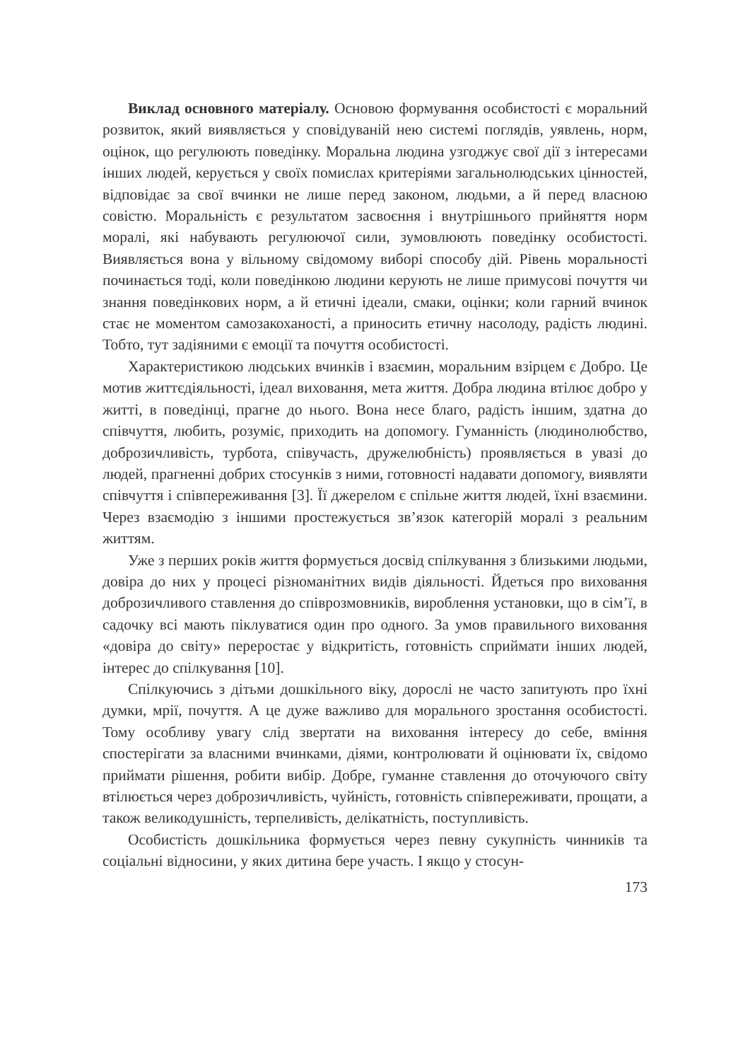Виклад основного матеріалу. Основою формування особистості є моральний розвиток, який виявляється у сповідуваній нею системі поглядів, уявлень, норм, оцінок, що регулюють поведінку. Моральна людина узгоджує свої дії з інтересами інших людей, керується у своїх помислах критеріями загальнолюдських цінностей, відповідає за свої вчинки не лише перед законом, людьми, а й перед власною совістю. Моральність є результатом засвоєння і внутрішнього прийняття норм моралі, які набувають регулюючої сили, зумовлюють поведінку особистості. Виявляється вона у вільному свідомому виборі способу дій. Рівень моральності починається тоді, коли поведінкою людини керують не лише примусові почуття чи знання поведінкових норм, а й етичні ідеали, смаки, оцінки; коли гарний вчинок стає не моментом самозакоханості, а приносить етичну насолоду, радість людині. Тобто, тут задіяними є емоції та почуття особистості.
Характеристикою людських вчинків і взаємин, моральним взірцем є Добро. Це мотив життєдіяльності, ідеал виховання, мета життя. Добра людина втілює добро у житті, в поведінці, прагне до нього. Вона несе благо, радість іншим, здатна до співчуття, любить, розуміє, приходить на допомогу. Гуманність (людинолюбство, доброзичливість, турбота, співучасть, дружелюбність) проявляється в увазі до людей, прагненні добрих стосунків з ними, готовності надавати допомогу, виявляти співчуття і співпереживання [3]. Її джерелом є спільне життя людей, їхні взаємини. Через взаємодію з іншими простежується зв’язок категорій моралі з реальним життям.
Уже з перших років життя формується досвід спілкування з близькими людьми, довіра до них у процесі різноманітних видів діяльності. Йдеться про виховання доброзичливого ставлення до співрозмовників, вироблення установки, що в сім’ї, в садочку всі мають піклуватися один про одного. За умов правильного виховання «довіра до світу» переростає у відкритість, готовність сприймати інших людей, інтерес до спілкування [10].
Спілкуючись з дітьми дошкільного віку, дорослі не часто запитують про їхні думки, мрії, почуття. А це дуже важливо для морального зростання особистості. Тому особливу увагу слід звертати на виховання інтересу до себе, вміння спостерігати за власними вчинками, діями, контролювати й оцінювати їх, свідомо приймати рішення, робити вибір. Добре, гуманне ставлення до оточуючого світу втілюється через доброзичливість, чуйність, готовність співпереживати, прощати, а також великодушність, терпеливість, делікатність, поступливість.
Особистість дошкільника формується через певну сукупність чинників та соціальні відносини, у яких дитина бере участь. І якщо у стосун-
173